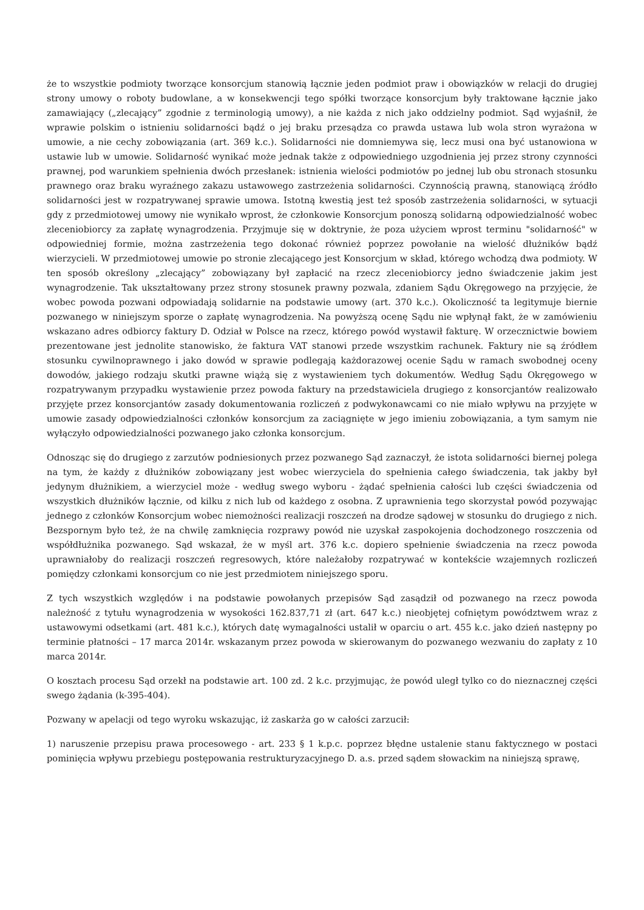że to wszystkie podmioty tworzące konsorcjum stanowią łącznie jeden podmiot praw i obowiązków w relacji do drugiej strony umowy o roboty budowlane, a w konsekwencji tego spółki tworzące konsorcjum były traktowane łącznie jako zamawiający („zlecający” zgodnie z terminologią umowy), a nie każda z nich jako oddzielny podmiot. Sąd wyjaśnił, że wprawie polskim o istnieniu solidarności bądź o jej braku przesądza co prawda ustawa lub wola stron wyrażona w umowie, a nie cechy zobowiązania (art. 369 k.c.). Solidarności nie domniemywa się, lecz musi ona być ustanowiona w ustawie lub w umowie. Solidarność wynikać może jednak także z odpowiedniego uzgodnienia jej przez strony czynności prawnej, pod warunkiem spełnienia dwóch przesłanek: istnienia wielości podmiotów po jednej lub obu stronach stosunku prawnego oraz braku wyraźnego zakazu ustawowego zastrzeżenia solidarności. Czynnością prawną, stanowiącą źródło solidarności jest w rozpatrywanej sprawie umowa. Istotną kwestią jest też sposób zastrzeżenia solidarności, w sytuacji gdy z przedmiotowej umowy nie wynikało wprost, że członkowie Konsorcjum ponoszą solidarną odpowiedzialność wobec zleceniobiorcy za zapłatę wynagrodzenia. Przyjmuje się w doktrynie, że poza użyciem wprost terminu "solidarność" w odpowiedniej formie, można zastrzeżenia tego dokonać również poprzez powołanie na wielość dłużników bądź wierzycieli. W przedmiotowej umowie po stronie zlecającego jest Konsorcjum w skład, którego wchodzą dwa podmioty. W ten sposób określony „zlecający” zobowiązany był zapłacić na rzecz zleceniobiorcy jedno świadczenie jakim jest wynagrodzenie. Tak ukształtowany przez strony stosunek prawny pozwala, zdaniem Sądu Okręgowego na przyjęcie, że wobec powoda pozwani odpowiadają solidarnie na podstawie umowy (art. 370 k.c.). Okoliczność ta legitymuje biernie pozwanego w niniejszym sporze o zapłatę wynagrodzenia. Na powyższą ocenę Sądu nie wpłynął fakt, że w zamówieniu wskazano adres odbiorcy faktury D. Odział w Polsce na rzecz, którego powód wystawił fakturę. W orzecznictwie bowiem prezentowane jest jednolite stanowisko, że faktura VAT stanowi przede wszystkim rachunek. Faktury nie są źródłem stosunku cywilnoprawnego i jako dowód w sprawie podlegają każdorazowej ocenie Sądu w ramach swobodnej oceny dowodów, jakiego rodzaju skutki prawne wiążą się z wystawieniem tych dokumentów. Według Sądu Okręgowego w rozpatrywanym przypadku wystawienie przez powoda faktury na przedstawiciela drugiego z konsorcjantów realizowało przyjęte przez konsorcjantów zasady dokumentowania rozliczeń z podwykonawcami co nie miało wpływu na przyjęte w umowie zasady odpowiedzialności członków konsorcjum za zaciągnięte w jego imieniu zobowiązania, a tym samym nie wyłączyło odpowiedzialności pozwanego jako członka konsorcjum.
Odnosząc się do drugiego z zarzutów podniesionych przez pozwanego Sąd zaznaczył, że istota solidarności biernej polega na tym, że każdy z dłużników zobowiązany jest wobec wierzyciela do spełnienia całego świadczenia, tak jakby był jedynym dłużnikiem, a wierzyciel może - według swego wyboru - żądać spełnienia całości lub części świadczenia od wszystkich dłużników łącznie, od kilku z nich lub od każdego z osobna. Z uprawnienia tego skorzystał powód pozywając jednego z członków Konsorcjum wobec niemożności realizacji roszczeń na drodze sądowej w stosunku do drugiego z nich. Bezspornym było też, że na chwilę zamknięcia rozprawy powód nie uzyskał zaspokojenia dochodzonego roszczenia od współdłużnika pozwanego. Sąd wskazał, że w myśl art. 376 k.c. dopiero spełnienie świadczenia na rzecz powoda uprawniałoby do realizacji roszczeń regresowych, które należałoby rozpatrywać w kontekście wzajemnych rozliczeń pomiędzy członkami konsorcjum co nie jest przedmiotem niniejszego sporu.
Z tych wszystkich względów i na podstawie powołanych przepisów Sąd zasądził od pozwanego na rzecz powoda należność z tytułu wynagrodzenia w wysokości 162.837,71 zł (art. 647 k.c.) nieobjętej cofniętym powództwem wraz z ustawowymi odsetkami (art. 481 k.c.), których datę wymagalności ustalił w oparciu o art. 455 k.c. jako dzień następny po terminie płatności – 17 marca 2014r. wskazanym przez powoda w skierowanym do pozwanego wezwaniu do zapłaty z 10 marca 2014r.
O kosztach procesu Sąd orzekł na podstawie art. 100 zd. 2 k.c. przyjmując, że powód uległ tylko co do nieznacznej części swego żądania (k-395-404).
Pozwany w apelacji od tego wyroku wskazując, iż zaskarża go w całości zarzucił:
1) naruszenie przepisu prawa procesowego - art. 233 § 1 k.p.c. poprzez błędne ustalenie stanu faktycznego w postaci pominięcia wpływu przebiegu postępowania restrukturyzacyjnego D. a.s. przed sądem słowackim na niniejszą sprawę,